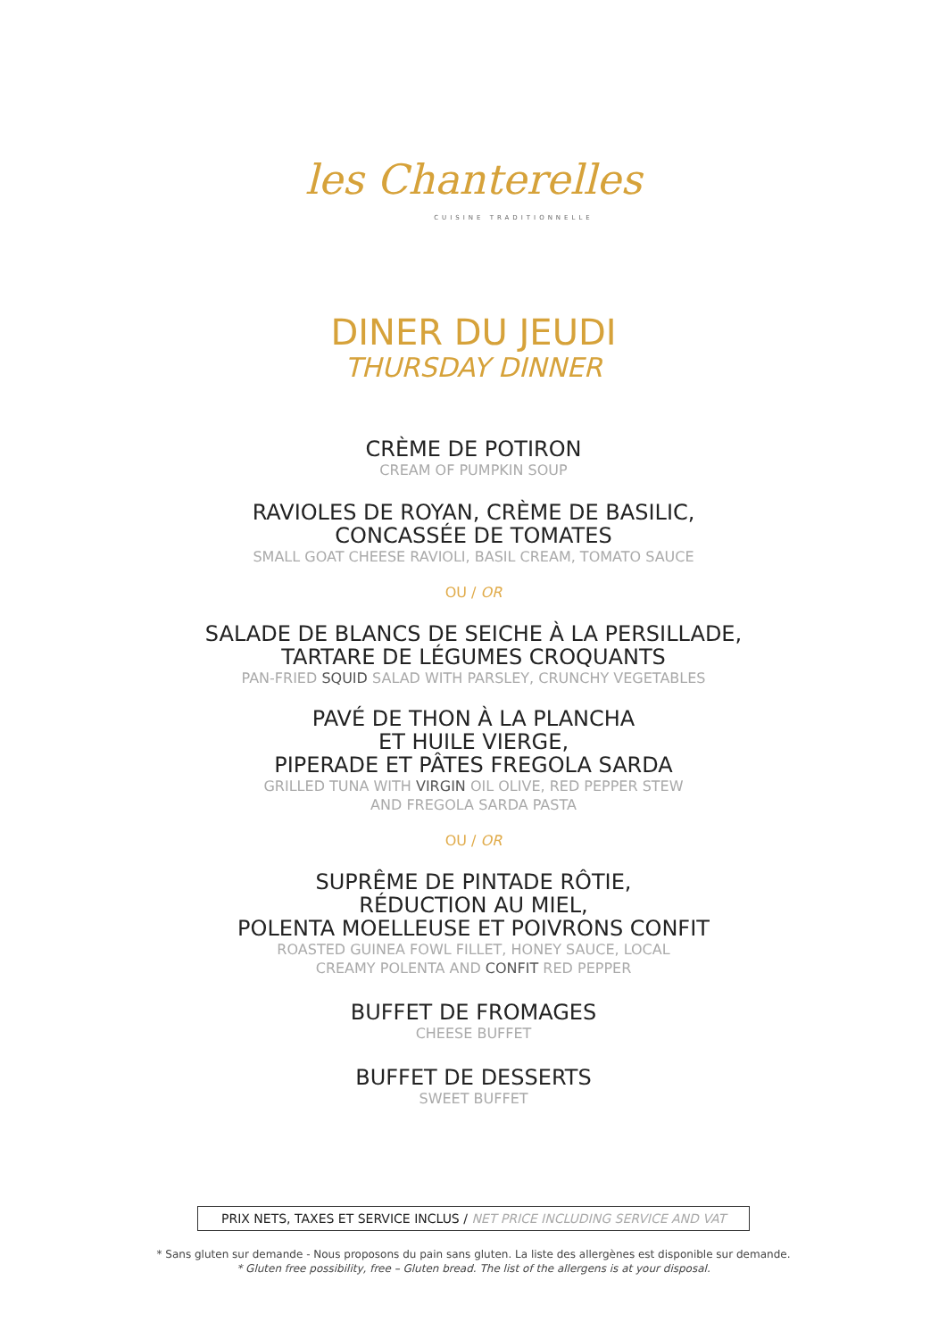les Chanterelles
CUISINE TRADITIONNELLE
DINER DU JEUDI
THURSDAY DINNER
CRÈME DE POTIRON
CREAM OF PUMPKIN SOUP
RAVIOLES DE ROYAN, CRÈME DE BASILIC,
CONCASSÉE DE TOMATES
SMALL GOAT CHEESE RAVIOLI, BASIL CREAM, TOMATO SAUCE
OU / OR
SALADE DE BLANCS DE SEICHE À LA PERSILLADE,
TARTARE DE LÉGUMES CROQUANTS
PAN-FRIED SQUID SALAD WITH PARSLEY, CRUNCHY VEGETABLES
PAVÉ DE THON À LA PLANCHA
ET HUILE VIERGE,
PIPERADE ET PÂTES FREGOLA SARDA
GRILLED TUNA WITH VIRGIN OIL OLIVE, RED PEPPER STEW
AND FREGOLA SARDA PASTA
OU / OR
SUPRÊME DE PINTADE RÔTIE,
RÉDUCTION AU MIEL,
POLENTA MOELLEUSE ET POIVRONS CONFIT
ROASTED GUINEA FOWL FILLET, HONEY SAUCE, LOCAL
CREAMY POLENTA AND CONFIT RED PEPPER
BUFFET DE FROMAGES
CHEESE BUFFET
BUFFET DE DESSERTS
SWEET BUFFET
PRIX NETS, TAXES ET SERVICE INCLUS / NET PRICE INCLUDING SERVICE AND VAT
* Sans gluten sur demande - Nous proposons du pain sans gluten. La liste des allergènes est disponible sur demande.
* Gluten free possibility, free – Gluten bread. The list of the allergens is at your disposal.